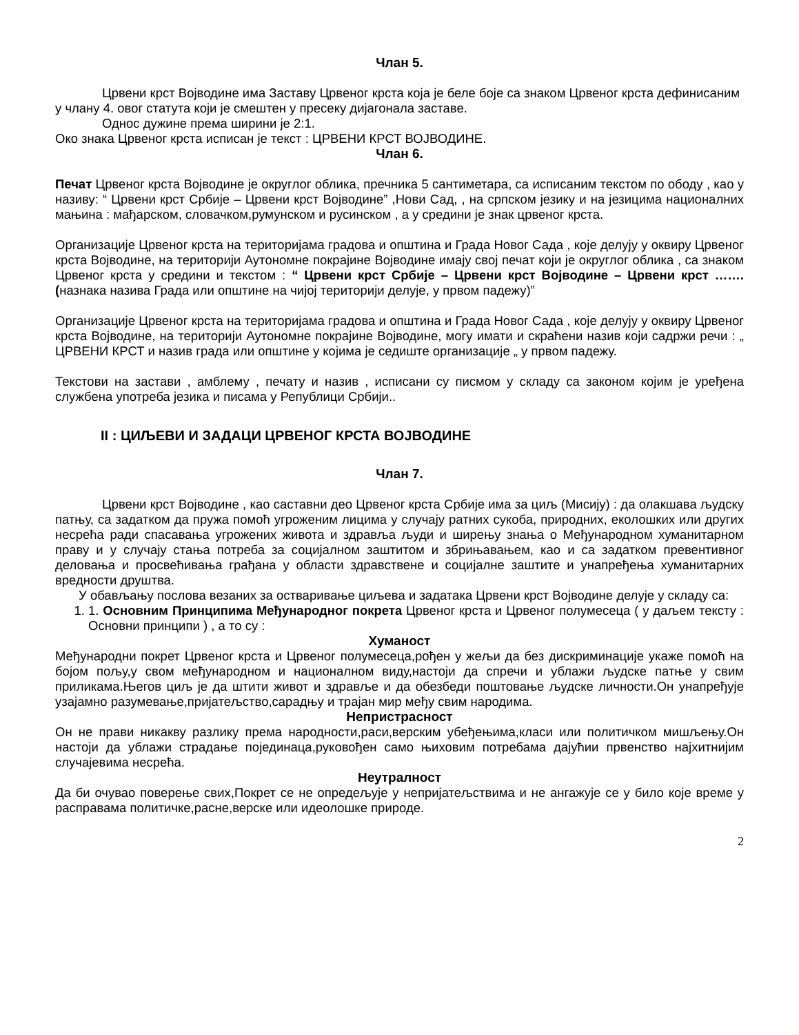Члан 5.
Црвени крст Војводине има Заставу Црвеног крста која је беле боје са знаком Црвеног крста дефинисаним у члану 4. овог статута који је смештен у пресеку дијагонала заставе.
Однос дужине према ширини је 2:1.
Око знака Црвеног крста исписан је текст : ЦРВЕНИ КРСТ ВОЈВОДИНЕ.
Члан 6.
Печат Црвеног крста Војводине је округлог облика, пречника 5 сантиметара, са исписаним текстом по ободу , као у називу: “ Црвени крст Србије – Црвени крст Војводине” ,Нови Сад, , на српском језику и на језицима националних мањина : мађарском, словачком,румунском и русинском , а у средини је знак црвеног крста.
Организације Црвеног крста на територијама градова и општина и Града Новог Сада , које делују у оквиру Црвеног крста Војводине, на територији Аутономне покрајине Војводине имају свој печат који је округлог облика , са знаком Црвеног крста у средини и текстом : “ Црвени крст Србије – Црвени крст Војводине – Црвени крст …….(назнака назива Града или општине на чијој територији делује, у првом падежу)”
Организације Црвеног крста на територијама градова и општина и Града Новог Сада , које делују у оквиру Црвеног крста Војводине, на територији Аутономне покрајине Војводине, могу имати и скраћени назив који садржи речи : „ ЦРВЕНИ КРСТ и назив града или општине у којима је седиште организације „ у првом падежу.
Текстови на застави , амблему , печату и назив , исписани су писмом у складу са законом којим је уређена службена употреба језика и писама у Републици Србији..
II : ЦИЉЕВИ И ЗАДАЦИ ЦРВЕНОГ КРСТА ВОЈВОДИНЕ
Члан 7.
Црвени крст Војводине , као саставни део Црвеног крста Србије има за циљ (Мисију) : да олакшава људску патњу, са задатком да пружа помоћ угроженим лицима у случају ратних сукоба, природних, еколошких или других несрећа ради спасавања угрожених живота и здравља људи и ширењу знања о Међународном хуманитарном праву и у случају стања потреба за социјалном заштитом и збрињавањем, као и са задатком превентивног деловања и просвећивања грађана у области здравствене и социјалне заштите и унапређења хуманитарних вредности друштва.
У обављању послова везаних за остваривање циљева и задатака Црвени крст Војводине делује у складу са:
1. 1. Основним Принципима Међународног покрета Црвеног крста и Црвеног полумесеца ( у даљем тексту : Основни принципи ) , а то су :
Хуманост
Међународни покрет Црвеног крста и Црвеног полумесеца,рођен у жељи да без дискриминације укаже помоћ на бојом пољу,у свом међународном и националном виду,настоји да спречи и ублажи људске патње у свим приликама.Његов циљ је да штити живот и здравље и да обезбеди поштовање људске личности.Он унапређује узајамно разумевање,пријатељство,сарадњу и трајан мир међу свим народима.
Непристрасност
Он не прави никакву разлику према народности,раси,верским убеђењима,класи или политичком мишљењу.Он настоји да ублажи страдање појединаца,руковођен само њиховим потребама дајућии првенство најхитнијим случајевима несрећа.
Неутралност
Да би очувао поверење свих,Покрет се не опредељује у непријатељствима и не ангажује се у било које време у расправама политичке,расне,верске или идеолошке природе.
2